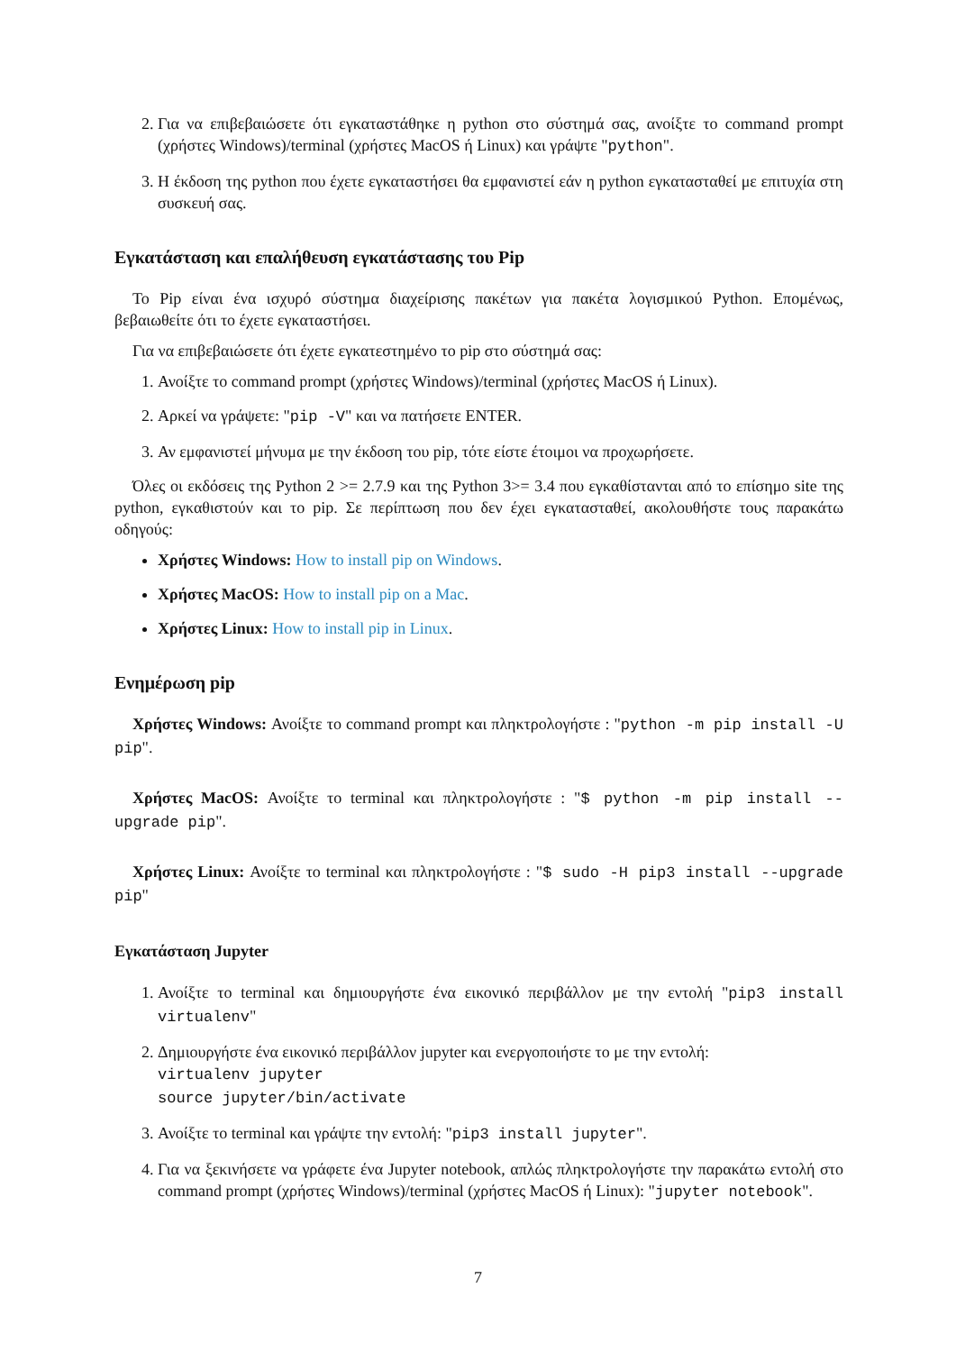2. Για να επιβεβαιώσετε ότι εγκαταστάθηκε η python στο σύστημά σας, ανοίξτε το command prompt (χρήστες Windows)/terminal (χρήστες MacOS ή Linux) και γράψτε "python".
3. Η έκδοση της python που έχετε εγκαταστήσει θα εμφανιστεί εάν η python εγκατασταθεί με επιτυχία στη συσκευή σας.
Εγκατάσταση και επαλήθευση εγκατάστασης του Pip
Το Pip είναι ένα ισχυρό σύστημα διαχείρισης πακέτων για πακέτα λογισμικού Python. Επομένως, βεβαιωθείτε ότι το έχετε εγκαταστήσει.
Για να επιβεβαιώσετε ότι έχετε εγκατεστημένο το pip στο σύστημά σας:
1. Ανοίξτε το command prompt (χρήστες Windows)/terminal (χρήστες MacOS ή Linux).
2. Αρκεί να γράψετε: "pip -V" και να πατήσετε ENTER.
3. Αν εμφανιστεί μήνυμα με την έκδοση του pip, τότε είστε έτοιμοι να προχωρήσετε.
Όλες οι εκδόσεις της Python 2 >= 2.7.9 και της Python 3>= 3.4 που εγκαθίστανται από το επίσημο site της python, εγκαθιστούν και το pip. Σε περίπτωση που δεν έχει εγκατασταθεί, ακολουθήστε τους παρακάτω οδηγούς:
Χρήστες Windows: How to install pip on Windows.
Χρήστες MacOS: How to install pip on a Mac.
Χρήστες Linux: How to install pip in Linux.
Ενημέρωση pip
Χρήστες Windows: Ανοίξτε το command prompt και πληκτρολογήστε : "python -m pip install -U pip".
Χρήστες MacOS: Ανοίξτε το terminal και πληκτρολογήστε : "$ python -m pip install --upgrade pip".
Χρήστες Linux: Ανοίξτε το terminal και πληκτρολογήστε : "$ sudo -H pip3 install --upgrade pip"
Εγκατάσταση Jupyter
1. Ανοίξτε το terminal και δημιουργήστε ένα εικονικό περιβάλλον με την εντολή "pip3 install virtualenv"
2. Δημιουργήστε ένα εικονικό περιβάλλον jupyter και ενεργοποιήστε το με την εντολή:
virtualenv jupyter
source jupyter/bin/activate
3. Ανοίξτε το terminal και γράψτε την εντολή: "pip3 install jupyter".
4. Για να ξεκινήσετε να γράφετε ένα Jupyter notebook, απλώς πληκτρολογήστε την παρακάτω εντολή στο command prompt (χρήστες Windows)/terminal (χρήστες MacOS ή Linux): "jupyter notebook".
7